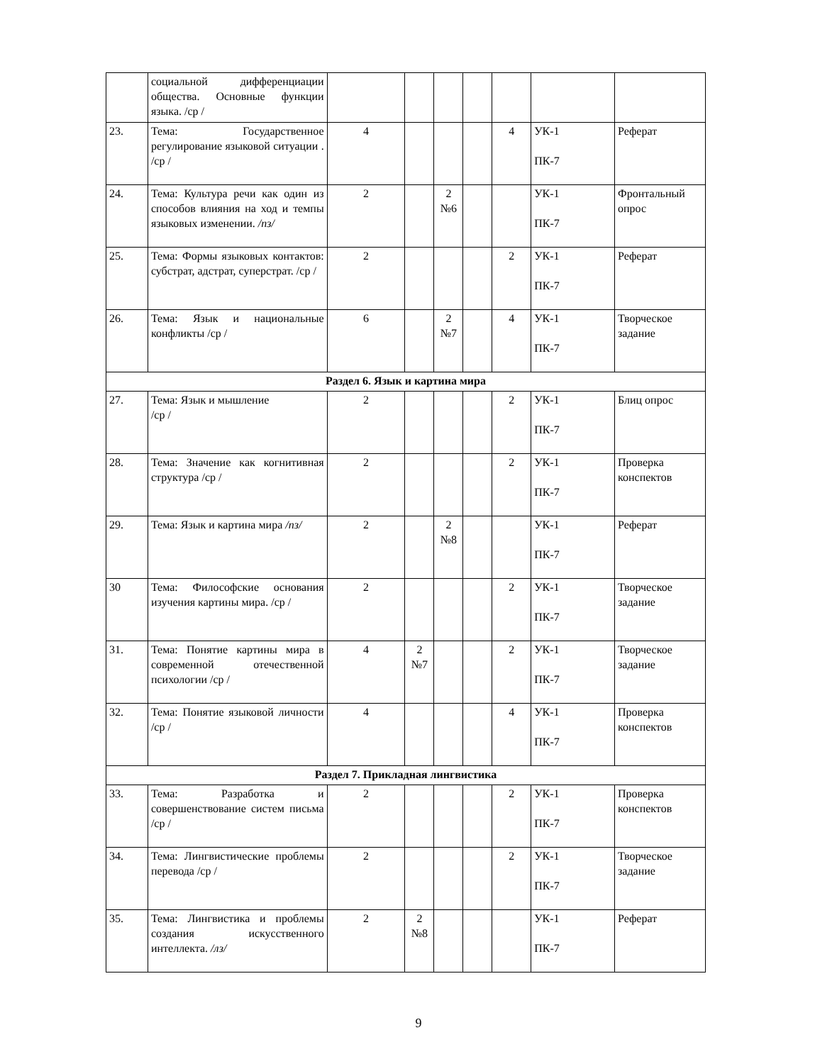| | социальной дифференциации общества. Основные функции языка. /ср / | | | | | | | |
| 23. | Тема: Государственное регулирование языковой ситуации . /ср / | 4 | | | | 4 | УК-1 ПК-7 | Реферат |
| 24. | Тема: Культура речи как один из способов влияния на ход и темпы языковых изменении. /пз/ | 2 | | 2 №6 | | | УК-1 ПК-7 | Фронтальный опрос |
| 25. | Тема: Формы языковых контактов: субстрат, адстрат, суперстрат. /ср / | 2 | | | | 2 | УК-1 ПК-7 | Реферат |
| 26. | Тема: Язык и национальные конфликты /ср / | 6 | | 2 №7 | | 4 | УК-1 ПК-7 | Творческое задание |
| Раздел 6. Язык и картина мира | | | | | | | | |
| 27. | Тема: Язык и мышление /ср / | 2 | | | | 2 | УК-1 ПК-7 | Блиц опрос |
| 28. | Тема: Значение как когнитивная структура /ср / | 2 | | | | 2 | УК-1 ПК-7 | Проверка конспектов |
| 29. | Тема: Язык и картина мира /пз/ | 2 | | 2 №8 | | | УК-1 ПК-7 | Реферат |
| 30 | Тема: Философские основания изучения картины мира. /ср / | 2 | | | | 2 | УК-1 ПК-7 | Творческое задание |
| 31. | Тема: Понятие картины мира в современной отечественной психологии /ср / | 4 | 2 №7 | | | 2 | УК-1 ПК-7 | Творческое задание |
| 32. | Тема: Понятие языковой личности /ср / | 4 | | | | 4 | УК-1 ПК-7 | Проверка конспектов |
| Раздел 7. Прикладная лингвистика | | | | | | | | |
| 33. | Тема: Разработка и совершенствование систем письма /ср / | 2 | | | | 2 | УК-1 ПК-7 | Проверка конспектов |
| 34. | Тема: Лингвистические проблемы перевода /ср / | 2 | | | | 2 | УК-1 ПК-7 | Творческое задание |
| 35. | Тема: Лингвистика и проблемы создания искусственного интеллекта. /лз/ | 2 | 2 №8 | | | | УК-1 ПК-7 | Реферат |
9